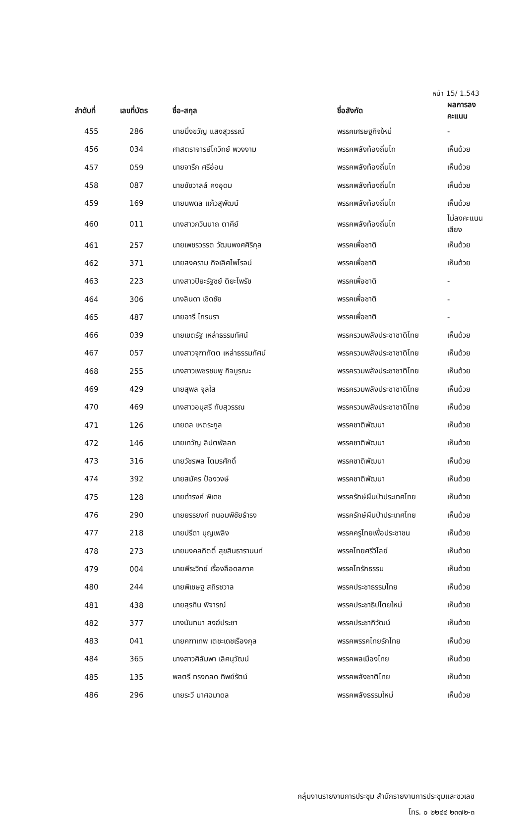หน้า 15/ 1.543
| ลำดับที่ | เลขที่บัตร | ชื่อ-สกุล | ชื่อสังกัด | ผลการลงคะแนน |
| --- | --- | --- | --- | --- |
| 455 | 286 | นายมิ่งขวัญ แสงสุวรรณ์ | พรรคเศรษฐกิจใหม่ | - |
| 456 | 034 | ศาสตราจารย์โกวิทย์ พวงงาม | พรรคพลังท้องถิ่นไท | เห็นด้วย |
| 457 | 059 | นายจารึก ศรีอ่อน | พรรคพลังท้องถิ่นไท | เห็นด้วย |
| 458 | 087 | นายชัชวาลล์ คงอุดม | พรรคพลังท้องถิ่นไท | เห็นด้วย |
| 459 | 169 | นายนพดล แก้วสุพัฒน์ | พรรคพลังท้องถิ่นไท | เห็นด้วย |
| 460 | 011 | นางสาวกวินนาถ ตาคีย์ | พรรคพลังท้องถิ่นไท | ไม่ลงคะแนนเสียง |
| 461 | 257 | นายเพชรวรรต วัฒนพงศศิริกุล | พรรคเพื่อชาติ | เห็นด้วย |
| 462 | 371 | นายสงคราม กิจเลิศไพโรจน์ | พรรคเพื่อชาติ | เห็นด้วย |
| 463 | 223 | นางสาวปิยะรัฐชย์ ติยะไพรัช | พรรคเพื่อชาติ | - |
| 464 | 306 | นางลินดา เชิดชัย | พรรคเพื่อชาติ | - |
| 465 | 487 | นายอารี ไกรนรา | พรรคเพื่อชาติ | - |
| 466 | 039 | นายเขตรัฐ เหล่าธรรมทัศน์ | พรรครวมพลังประชาชาติไทย | เห็นด้วย |
| 467 | 057 | นางสาวจุฑาทัตต เหล่าธรรมทัศน์ | พรรครวมพลังประชาชาติไทย | เห็นด้วย |
| 468 | 255 | นางสาวเพชรชมพู กิจบูรณะ | พรรครวมพลังประชาชาติไทย | เห็นด้วย |
| 469 | 429 | นายสุพล จุลใส | พรรครวมพลังประชาชาติไทย | เห็นด้วย |
| 470 | 469 | นางสาวอนุสรี ทับสุวรรณ | พรรครวมพลังประชาชาติไทย | เห็นด้วย |
| 471 | 126 | นายดล เหตระกูล | พรรคชาติพัฒนา | เห็นด้วย |
| 472 | 146 | นายเทวัญ ลิปตพัลลภ | พรรคชาติพัฒนา | เห็นด้วย |
| 473 | 316 | นายวัชรพล โตมรศักดิ์ | พรรคชาติพัฒนา | เห็นด้วย |
| 474 | 392 | นายสมัคร ป้องวงษ์ | พรรคชาติพัฒนา | เห็นด้วย |
| 475 | 128 | นายดำรงค์ พิเดช | พรรครักษ์ผืนป่าประเทศไทย | เห็นด้วย |
| 476 | 290 | นายยรรยงก์ ถนอมพิชัยธำรง | พรรครักษ์ผืนป่าประเทศไทย | เห็นด้วย |
| 477 | 218 | นายปรีดา บุญเพลิง | พรรคครูไทยเพื่อประชาชน | เห็นด้วย |
| 478 | 273 | นายมงคลกิตติ์ สุขสินธารานนท์ | พรรคไทยศรีวิไลย์ | เห็นด้วย |
| 479 | 004 | นายพีระวิทย์ เรื่องลือดลภาค | พรรคไทรักธรรม | เห็นด้วย |
| 480 | 244 | นายพิเชษฐ สถิรชวาล | พรรคประชาธรรมไทย | เห็นด้วย |
| 481 | 438 | นายสุรทิน พิจารณ์ | พรรคประชาธิปไตยใหม่ | เห็นด้วย |
| 482 | 377 | นางนันทนา สงฆ์ประชา | พรรคประชาภิวัฒน์ | เห็นด้วย |
| 483 | 041 | นายคฑาเทพ เตชะเดชเรืองกุล | พรรคพรรคไทยรักไทย | เห็นด้วย |
| 484 | 365 | นางสาวศิลัมพา เลิศนุวัฒน์ | พรรคพลเมืองไทย | เห็นด้วย |
| 485 | 135 | พลตรี ทรงกลด ทิพย์รัตน์ | พรรคพลังชาติไทย | เห็นด้วย |
| 486 | 296 | นายระวี มาศฉมาดล | พรรคพลังธรรมใหม่ | เห็นด้วย |
กลุ่มงานรายงานการประชุม สำนักรายงานการประชุมและชวเลข
โทร. ๐ ๒๒๔๔ ๒๓๗๒-๓